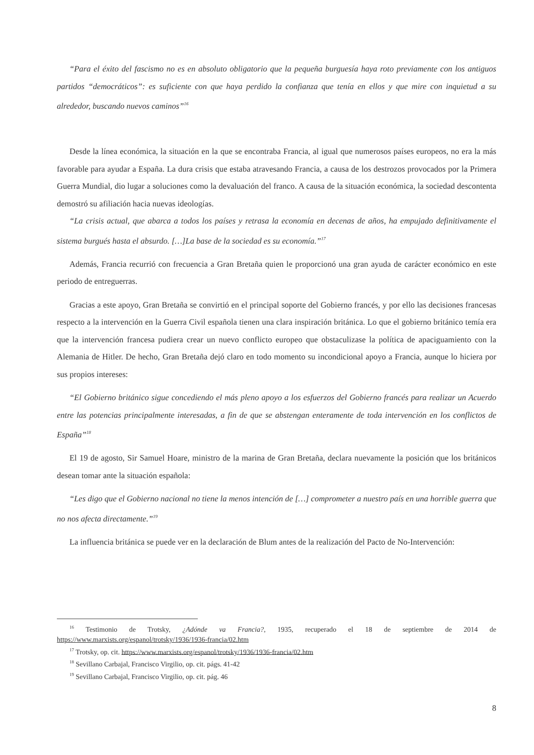“Para el éxito del fascismo no es en absoluto obligatorio que la pequeña burguesía haya roto previamente con los antiguos partidos “democráticos”: es suficiente con que haya perdido la confianza que tenía en ellos y que mire con inquietud a su alrededor, buscando nuevos caminos”<sup>16</sup>
Desde la línea económica, la situación en la que se encontraba Francia, al igual que numerosos países europeos, no era la más favorable para ayudar a España. La dura crisis que estaba atravesando Francia, a causa de los destrozos provocados por la Primera Guerra Mundial, dio lugar a soluciones como la devaluación del franco. A causa de la situación económica, la sociedad descontenta demostró su afiliación hacia nuevas ideologías.
“La crisis actual, que abarca a todos los países y retrasa la economía en decenas de años, ha empujado definitivamente el sistema burgués hasta el absurdo. […]La base de la sociedad es su economía.”<sup>17</sup>
Además, Francia recurrió con frecuencia a Gran Bretaña quien le proporcionó una gran ayuda de carácter económico en este periodo de entreguerras.
Gracias a este apoyo, Gran Bretaña se convirtió en el principal soporte del Gobierno francés, y por ello las decisiones francesas respecto a la intervención en la Guerra Civil española tienen una clara inspiración británica. Lo que el gobierno británico temía era que la intervención francesa pudiera crear un nuevo conflicto europeo que obstaculizase la política de apaciguamiento con la Alemania de Hitler. De hecho, Gran Bretaña dejó claro en todo momento su incondicional apoyo a Francia, aunque lo hiciera por sus propios intereses:
“El Gobierno británico sigue concediendo el más pleno apoyo a los esfuerzos del Gobierno francés para realizar un Acuerdo entre las potencias principalmente interesadas, a fin de que se abstengan enteramente de toda intervención en los conflictos de España”<sup>18</sup>
El 19 de agosto, Sir Samuel Hoare, ministro de la marina de Gran Bretaña, declara nuevamente la posición que los británicos desean tomar ante la situación española:
“Les digo que el Gobierno nacional no tiene la menos intención de […] comprometer a nuestro país en una horrible guerra que no nos afecta directamente.”<sup>19</sup>
La influencia británica se puede ver en la declaración de Blum antes de la realización del Pacto de No-Intervención:
<sup>16</sup> Testimonio de Trotsky, ¿Adónde va Francia?, 1935, recuperado el 18 de septiembre de 2014 de https://www.marxists.org/espanol/trotsky/1936/1936-francia/02.htm
<sup>17</sup> Trotsky, op. cit. https://www.marxists.org/espanol/trotsky/1936/1936-francia/02.htm
<sup>18</sup> Sevillano Carbajal, Francisco Virgilio, op. cit. págs. 41-42
<sup>19</sup> Sevillano Carbajal, Francisco Virgilio, op. cit. pág. 46
8